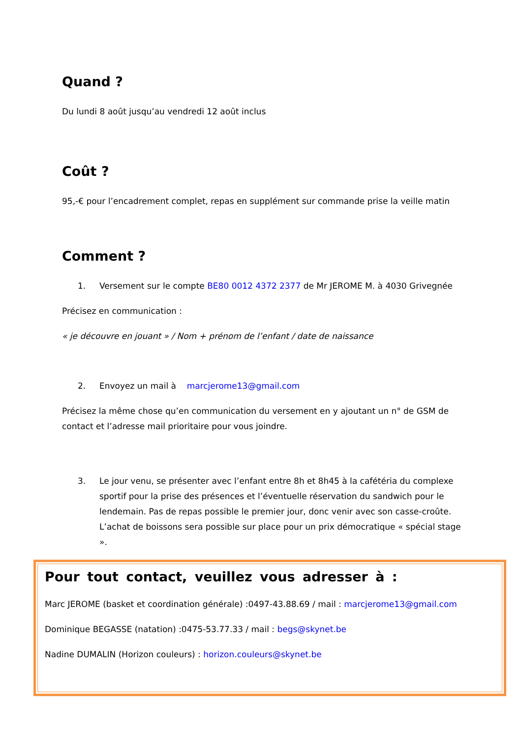Quand ?
Du lundi 8 août jusqu’au vendredi 12 août inclus
Coût ?
95,-€ pour l’encadrement complet, repas en supplément sur commande prise la veille matin
Comment ?
1. Versement sur le compte BE80 0012 4372 2377 de Mr JEROME M. à 4030 Grivegnée
Précisez en communication :
« je découvre en jouant » / Nom + prénom de l’enfant / date de naissance
2. Envoyez un mail à marcjerome13@gmail.com
Précisez la même chose qu’en communication du versement en y ajoutant un n° de GSM de contact et l’adresse mail prioritaire pour vous joindre.
3. Le jour venu, se présenter avec l’enfant entre 8h et 8h45 à la cafétéria du complexe sportif pour la prise des présences et l’éventuelle réservation du sandwich pour le lendemain. Pas de repas possible le premier jour, donc venir avec son casse-croûte. L’achat de boissons sera possible sur place pour un prix démocratique « spécial stage ».
Pour tout contact, veuillez vous adresser à :
Marc JEROME (basket et coordination générale) :0497-43.88.69 / mail : marcjerome13@gmail.com
Dominique BEGASSE (natation) :0475-53.77.33 / mail : begs@skynet.be
Nadine DUMALIN (Horizon couleurs) : horizon.couleurs@skynet.be